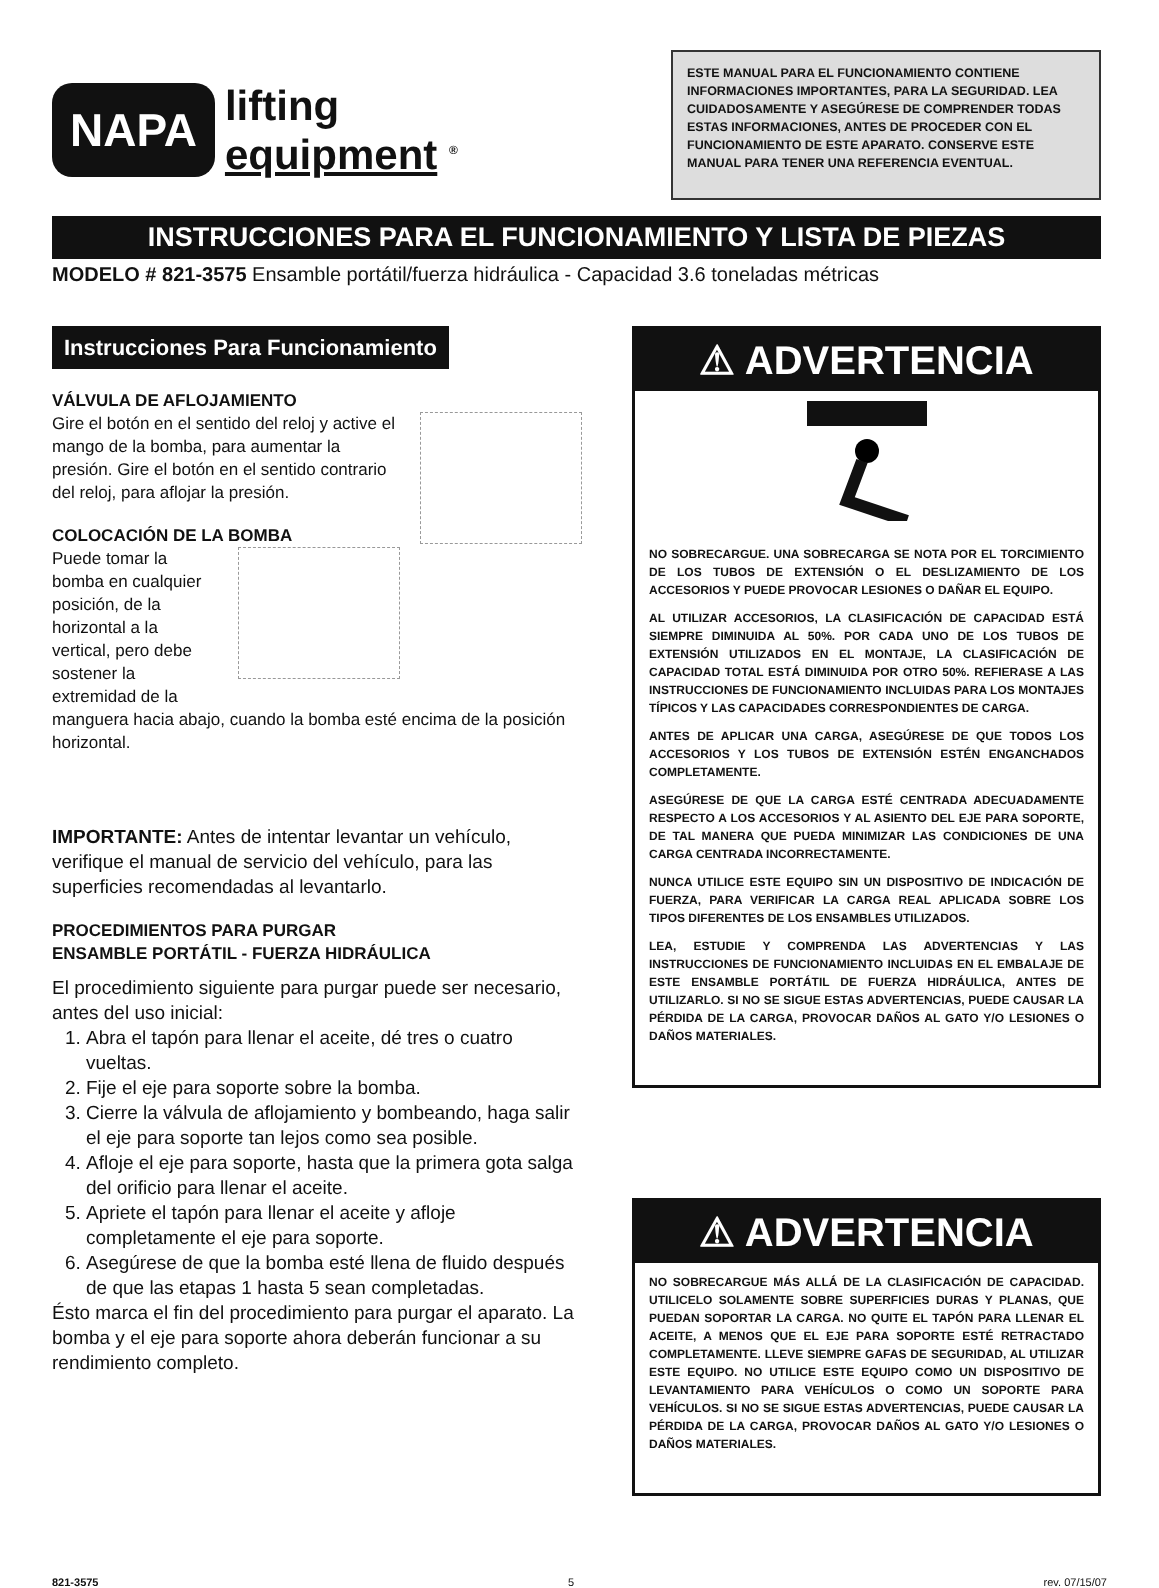NAPA
lifting
equipment <sup>®</sup>
ESTE MANUAL PARA EL FUNCIONAMIENTO CONTIENE INFORMACIONES IMPORTANTES, PARA LA SEGURIDAD. LEA CUIDADOSAMENTE Y ASEGÚRESE DE COMPRENDER TODAS ESTAS INFORMACIONES, ANTES DE PROCEDER CON EL FUNCIONAMIENTO DE ESTE APARATO. CONSERVE ESTE MANUAL PARA TENER UNA REFERENCIA EVENTUAL.
INSTRUCCIONES PARA EL FUNCIONAMIENTO Y LISTA DE PIEZAS
MODELO # 821-3575 Ensamble portátil/fuerza hidráulica - Capacidad 3.6 toneladas métricas
Instrucciones Para Funcionamiento
VÁLVULA DE AFLOJAMIENTO
Gire el botón en el sentido del reloj y active el mango de la bomba, para aumentar la presión. Gire el botón en el sentido contrario del reloj, para aflojar la presión.
COLOCACIÓN DE LA BOMBA
Puede tomar la bomba en cualquier posición, de la horizontal a la vertical, pero debe sostener la extremidad de la manguera hacia abajo, cuando la bomba esté encima de la posición horizontal.
IMPORTANTE: Antes de intentar levantar un vehículo, verifique el manual de servicio del vehículo, para las superficies recomendadas al levantarlo.
PROCEDIMIENTOS PARA PURGAR
ENSAMBLE PORTÁTIL - FUERZA HIDRÁULICA
El procedimiento siguiente para purgar puede ser necesario, antes del uso inicial:
1. Abra el tapón para llenar el aceite, dé tres o cuatro vueltas.
2. Fije el eje para soporte sobre la bomba.
3. Cierre la válvula de aflojamiento y bombeando, haga salir el eje para soporte tan lejos como sea posible.
4. Afloje el eje para soporte, hasta que la primera gota salga del orificio para llenar el aceite.
5. Apriete el tapón para llenar el aceite y afloje completamente el eje para soporte.
6. Asegúrese de que la bomba esté llena de fluido después de que las etapas 1 hasta 5 sean completadas.
Ésto marca el fin del procedimiento para purgar el aparato. La bomba y el eje para soporte ahora deberán funcionar a su rendimiento completo.
⚠ ADVERTENCIA
NO SOBRECARGUE. UNA SOBRECARGA SE NOTA POR EL TORCIMIENTO DE LOS TUBOS DE EXTENSIÓN O EL DESLIZAMIENTO DE LOS ACCESORIOS Y PUEDE PROVOCAR LESIONES O DAÑAR EL EQUIPO.
AL UTILIZAR ACCESORIOS, LA CLASIFICACIÓN DE CAPACIDAD ESTÁ SIEMPRE DIMINUIDA AL 50%. POR CADA UNO DE LOS TUBOS DE EXTENSIÓN UTILIZADOS EN EL MONTAJE, LA CLASIFICACIÓN DE CAPACIDAD TOTAL ESTÁ DIMINUIDA POR OTRO 50%. REFIERASE A LAS INSTRUCCIONES DE FUNCIONAMIENTO INCLUIDAS PARA LOS MONTAJES TÍPICOS Y LAS CAPACIDADES CORRESPONDIENTES DE CARGA.
ANTES DE APLICAR UNA CARGA, ASEGÚRESE DE QUE TODOS LOS ACCESORIOS Y LOS TUBOS DE EXTENSIÓN ESTÉN ENGANCHADOS COMPLETAMENTE.
ASEGÚRESE DE QUE LA CARGA ESTÉ CENTRADA ADECUADAMENTE RESPECTO A LOS ACCESORIOS Y AL ASIENTO DEL EJE PARA SOPORTE, DE TAL MANERA QUE PUEDA MINIMIZAR LAS CONDICIONES DE UNA CARGA CENTRADA INCORRECTAMENTE.
NUNCA UTILICE ESTE EQUIPO SIN UN DISPOSITIVO DE INDICACIÓN DE FUERZA, PARA VERIFICAR LA CARGA REAL APLICADA SOBRE LOS TIPOS DIFERENTES DE LOS ENSAMBLES UTILIZADOS.
LEA, ESTUDIE Y COMPRENDA LAS ADVERTENCIAS Y LAS INSTRUCCIONES DE FUNCIONAMIENTO INCLUIDAS EN EL EMBALAJE DE ESTE ENSAMBLE PORTÁTIL DE FUERZA HIDRÁULICA, ANTES DE UTILIZARLO. SI NO SE SIGUE ESTAS ADVERTENCIAS, PUEDE CAUSAR LA PÉRDIDA DE LA CARGA, PROVOCAR DAÑOS AL GATO Y/O LESIONES O DAÑOS MATERIALES.
⚠ ADVERTENCIA
NO SOBRECARGUE MÁS ALLÁ DE LA CLASIFICACIÓN DE CAPACIDAD. UTILICELO SOLAMENTE SOBRE SUPERFICIES DURAS Y PLANAS, QUE PUEDAN SOPORTAR LA CARGA. NO QUITE EL TAPÓN PARA LLENAR EL ACEITE, A MENOS QUE EL EJE PARA SOPORTE ESTÉ RETRACTADO COMPLETAMENTE. LLEVE SIEMPRE GAFAS DE SEGURIDAD, AL UTILIZAR ESTE EQUIPO. NO UTILICE ESTE EQUIPO COMO UN DISPOSITIVO DE LEVANTAMIENTO PARA VEHÍCULOS O COMO UN SOPORTE PARA VEHÍCULOS. SI NO SE SIGUE ESTAS ADVERTENCIAS, PUEDE CAUSAR LA PÉRDIDA DE LA CARGA, PROVOCAR DAÑOS AL GATO Y/O LESIONES O DAÑOS MATERIALES.
821-3575 5 rev. 07/15/07